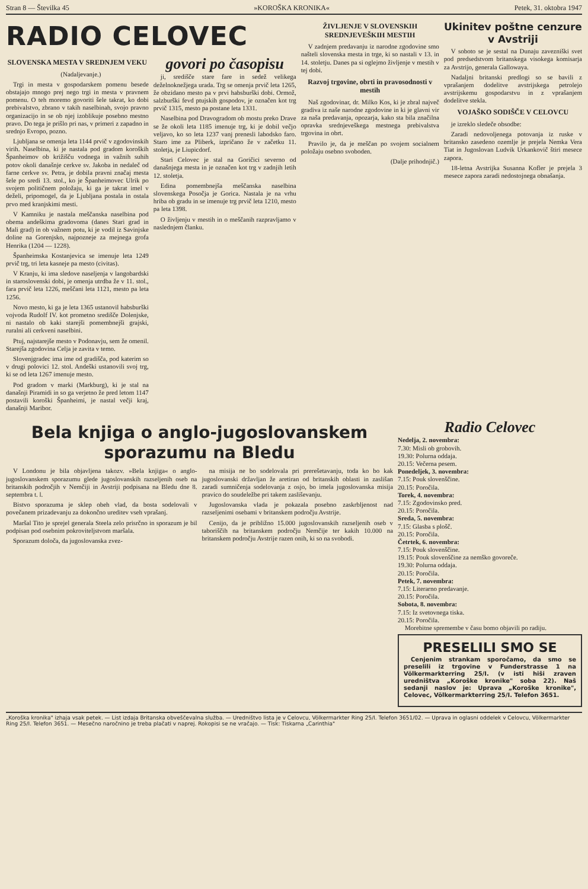Stran 8 — Številka 45 »KOROŠKA KRONIKA« Petek, 31. oktobra 1947
RADIO CELOVEC
SLOVENSKA MESTA V SREDNJEM VEKU
(Nadaljevanje.)
Trgi in mesta v gospodarskem pomenu besede obstajajo mnogo prej nego trgi in mesta v pravnem pomenu. O teh moremo govoriti šele takrat, ko dobi prebivalstvo, zbrano v takih naselbinah, svojo pravno organizacijo in se ob njej izoblikuje posebno mestno pravo. Do tega je prišlo pri nas, v primeri z zapadno in srednjo Evropo, pozno.
Ljubljana se omenja leta 1144 prvič v zgodovinskih virih. Naselbina, ki je nastala pod gradom koroških Španheimov ob križišču vodnega in važnih suhih potov okoli današnje cerkve sv. Jakoba in nedaleč od farne cerkve sv. Petra, je dobila pravni značaj mesta šele po sredi 13. stol., ko je Španheimovec Ulrik po svojem političnem položaju, ki ga je takrat imel v deželi, pripomogel, da je Ljubljana postala in ostala prvo med kranjskimi mesti.
V Kamniku je nastala meščanska naselbina pod obema andeškima gradovoma (danes Stari grad in Mali grad) in ob važnem potu, ki je vodil iz Savinjske doline na Gorenjsko, najpozneje za mejnega grofa Henrika (1204 — 1228).
Španheimska Kostanjevica se imenuje leta 1249 prvič trg, tri leta kasneje pa mesto (civitas).
V Kranju, ki ima sledove naselјenja v langobardski in staroslovenski dobi, je omenja utrdba že v 11. stol., fara prvič leta 1226, meščani leta 1121, mesto pa leta 1256.
Novo mesto, ki ga je leta 1365 ustanovil habsburški vojvoda Rudolf IV. kot prometno središče Dolenjske, ni nastalo ob kaki starejši pomembnejši grajski, ruralni ali cerkveni naselbini.
Ptuj, najstarejše mesto v Podonavju, sem že omenil. Starejša zgodovina Celja je zavita v temo.
Slovenjgradec ima ime od gradišča, pod katerim so v drugi polovici 12. stol. Andeški ustanovili svoj trg, ki se od leta 1267 imenuje mesto.
Pod gradom v marki (Markburg), ki je stal na današnji Piramidi in so ga verjetno že pred letom 1147 postavili koroški Španheimi, je nastal večji kraj, današnji Maribor.
govori po časopisu
ji, središče stare fare in sedež velikega deželnoknežjega urada. Trg se omenja prvič leta 1265, že obzidano mesto pa v prvi habsburški dobi. Ormož, salzburški fevd ptujskih gospodov, je označen kot trg prvič 1315, mesto pa postane leta 1331.
Naselbina pod Dravogradom ob mostu preko Drave se že okoli leta 1185 imenuje trg, ki je dobil večjo veljavo, ko so leta 1237 vanj prenesli labodsko faro. Staro ime za Pliberk, izpričano že v začetku 11. stoletja, je Liupicdorf.
Stari Celovec je stal na Goričici severno od današnjega mesta in je označen kot trg v zadnjih letih 12. stoletja.
Edina pomembnejša meščanska naselbina slovenskega Posočja je Gorica. Nastala je na vrhu hriba ob gradu in se imenuje trg prvič leta 1210, mesto pa leta 1398.
O življenju v mestih in o meščanih razpravljamo v naslednjem članku.
ŽIVLJENJE V SLOVENSKIH SREDNJEVEŠKIH MESTIH
V zadnjem predavanju iz narodne zgodovine smo našteli slovenska mesta in trge, ki so nastali v 13. in 14. stoletju. Danes pa si oglejmo življenje v mestih v tej dobi.
Razvoj trgovine, obrti in pravosodnosti v mestih
Naš zgodovinar, dr. Milko Kos, ki je zbral največ gradiva iz naše narodne zgodovine in ki je glavni vir za naša predavanja, opozarja, kako sta bila značilna opravka srednjeveškega mestnega prebivalstva trgovina in obrt.
Pravilo je, da je meščan po svojem socialnem položaju osebno svoboden.
(Dalje prihodnjič.)
Ukinitev poštne cenzure v Avstriji
V soboto se je sestal na Dunaju zavezniški svet pod predsedstvom britanskega visokega komisarja za Avstrijo, generala Gallowaya.
Nadaljni britanski predlogi so se bavili z vprašanjem dodelitve avstrijskega petrolejo avstrijskemu gospodarstvu in z vprašanjem dodelitve stekla.
VOJAŠKO SODIŠČE V CELOVCU
je izreklo sledeče obsodbe:
Zaradi nedovoljenega potovanja iz ruske v britansko zasedeno ozemlje je prejela Nemka Vera Tiat in Jugoslovan Ludvik Urkankovič štiri mesece zapora.
18-letna Avstrijka Susanna Kofler je prejela 3 mesece zapora zaradi nedostojnega obnašanja.
Bela knjiga o anglo-jugoslovanskem sporazumu na Bledu
V Londonu je bila objavljena takozv. »Bela knjiga« o anglo-jugoslovanskem sporazumu glede jugoslovanskih razseljenih oseb na britanskih področjih v Nemčiji in Avstriji podpisana na Bledu dne 8. septembra t. l.
Bistvo sporazuma je sklep obeh vlad, da bosta sodelovali v povečanem prizadevanju za dokončno ureditev vseh vprašanj.
Maršal Tito je sprejel generala Steela zelo prisrčno in sporazum je bil podpisan pod osebnim pokroviteljstvom maršala.
Sporazum določa, da jugoslovanska zvez-
na misija ne bo sodelovala pri prerešetavanju, toda ko bo kak jugoslovanski državljan že aretiran od britanskih oblasti in zaslišan zaradi sumničenja sodelovanja z osjo, bo imela jugoslovanska misija pravico do soudeležbe pri takem zaslišеvanju.
Jugoslovanska vlada je pokazala posebno zaskrbljenost nad razseljenimi osebami v britanskem področju Avstrije.
Cenijo, da je približno 15.000 jugoslovanskih razseljenih oseb v taboriščih na britanskem področju Nemčije ter kakih 10.000 na britanskem področju Avstrije razen onih, ki so na svobodi.
Radio Celovec
Nedelja, 2. novembra:
7.30: Misli ob grobovih.
19.30: Polurna oddaja.
20.15: Večerna pesem.
Ponedeljek, 3. novembra:
7.15: Pouk slovenščine.
20.15: Poročila.
Torek, 4. novembra:
7.15: Zgodovinsko pred.
20.15: Poročila.
Sreda, 5. novembra:
7.15: Glasba s plošč.
20.15: Poročila.
Četrtek, 6. novembra:
7.15: Pouk slovenščine.
19.15: Pouk slovenščine za nemško govoreče.
19.30: Polurna oddaja.
20.15: Poročila.
Petek, 7. novembra:
7.15: Literarno predavanje.
20.15: Poročila.
Sobota, 8. novembra:
7.15: Iz svetovnega tiska.
20.15: Poročila.
Morebitne spremembe v času bomo objavili po radiju.
PRESELILI SMO SE
Cenjenim strankam sporočamo, da smo se preselili iz trgovine v Funderstrasse 1 na Völkermarkterring 25/I. (v isti hiši zraven uredništva „Koroške kronike" soba 22). Naš sedanji naslov je: Uprava „Koroške kronike", Celovec, Völkermarkterring 25/I. Telefon 3651.
„Koroška kronika" izhaja vsak petek. — List izdaja Britanska obveščevalna služba. — Uredništvo lista je v Celovcu, Völkermarkter Ring 25/I. Telefon 3651/02. — Uprava in oglasni oddelek v Celovcu, Völkermarkter Ring 25/I. Telefon 3651. — Mesečno naročnino je treba plačati v naprej. Rokopisi se ne vračajo. — Tisk: Tiskarna „Carinthia"